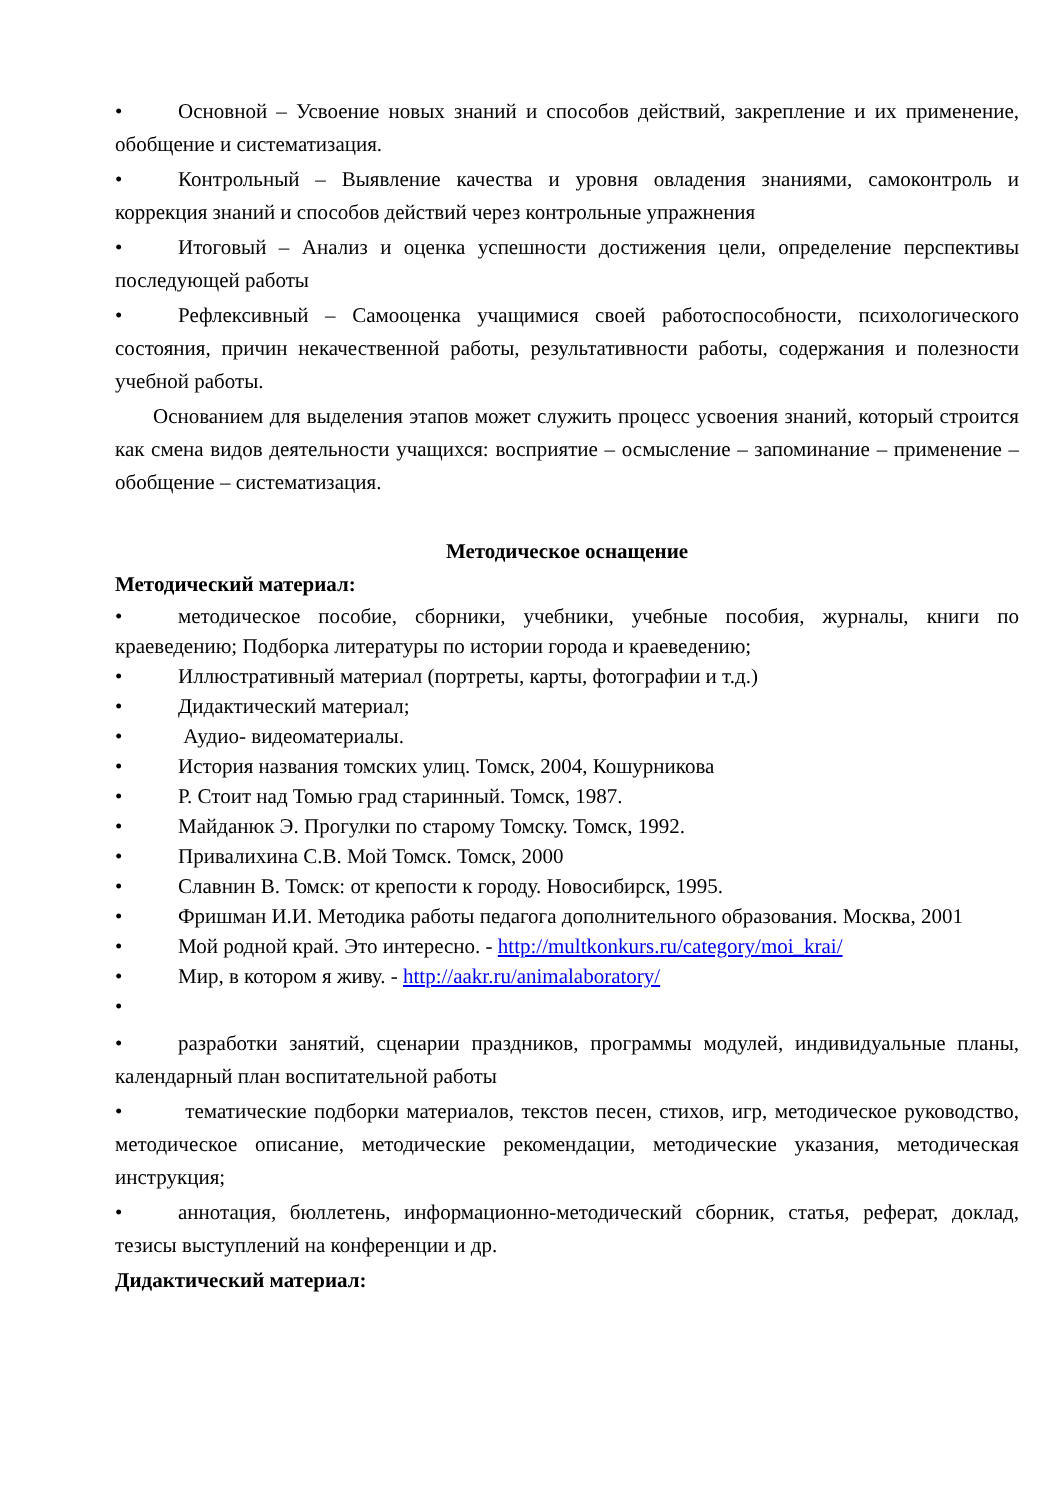• Основной – Усвоение новых знаний и способов действий, закрепление и их применение, обобщение и систематизация.
• Контрольный – Выявление качества и уровня овладения знаниями, самоконтроль и коррекция знаний и способов действий через контрольные упражнения
• Итоговый – Анализ и оценка успешности достижения цели, определение перспективы последующей работы
• Рефлексивный – Самооценка учащимися своей работоспособности, психологического состояния, причин некачественной работы, результативности работы, содержания и полезности учебной работы.
Основанием для выделения этапов может служить процесс усвоения знаний, который строится как смена видов деятельности учащихся: восприятие – осмысление – запоминание – применение – обобщение – систематизация.
Методическое оснащение
Методический материал:
• методическое пособие, сборники, учебники, учебные пособия, журналы, книги по краеведению; Подборка литературы по истории города и краеведению;
• Иллюстративный материал (портреты, карты, фотографии и т.д.)
• Дидактический материал;
• Аудио- видеоматериалы.
• История названия томских улиц. Томск, 2004, Кошурникова
• Р. Стоит над Томью град старинный. Томск, 1987.
• Майданюк Э. Прогулки по старому Томску. Томск, 1992.
• Привалихина С.В. Мой Томск. Томск, 2000
• Славнин В. Томск: от крепости к городу. Новосибирск, 1995.
• Фришман И.И. Методика работы педагога дополнительного образования. Москва, 2001
• Мой родной край. Это интересно. - http://multkonkurs.ru/category/moi_krai/
• Мир, в котором я живу. - http://aakr.ru/animalaboratory/
•
• разработки занятий, сценарии праздников, программы модулей, индивидуальные планы, календарный план воспитательной работы
• тематические подборки материалов, текстов песен, стихов, игр, методическое руководство, методическое описание, методические рекомендации, методические указания, методическая инструкция;
• аннотация, бюллетень, информационно-методический сборник, статья, реферат, доклад, тезисы выступлений на конференции и др.
Дидактический материал: